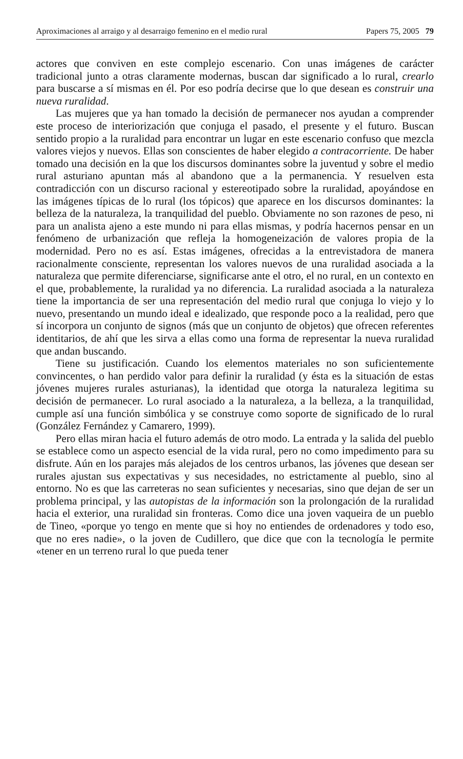Aproximaciones al arraigo y al desarraigo femenino en el medio rural Papers 75, 2005 79
actores que conviven en este complejo escenario. Con unas imágenes de carácter tradicional junto a otras claramente modernas, buscan dar significado a lo rural, crearlo para buscarse a sí mismas en él. Por eso podría decirse que lo que desean es construir una nueva ruralidad.
Las mujeres que ya han tomado la decisión de permanecer nos ayudan a comprender este proceso de interiorización que conjuga el pasado, el presente y el futuro. Buscan sentido propio a la ruralidad para encontrar un lugar en este escenario confuso que mezcla valores viejos y nuevos. Ellas son conscientes de haber elegido a contracorriente. De haber tomado una decisión en la que los discursos dominantes sobre la juventud y sobre el medio rural asturiano apuntan más al abandono que a la permanencia. Y resuelven esta contradicción con un discurso racional y estereotipado sobre la ruralidad, apoyándose en las imágenes típicas de lo rural (los tópicos) que aparece en los discursos dominantes: la belleza de la naturaleza, la tranquilidad del pueblo. Obviamente no son razones de peso, ni para un analista ajeno a este mundo ni para ellas mismas, y podría hacernos pensar en un fenómeno de urbanización que refleja la homogeneización de valores propia de la modernidad. Pero no es así. Estas imágenes, ofrecidas a la entrevistadora de manera racionalmente consciente, representan los valores nuevos de una ruralidad asociada a la naturaleza que permite diferenciarse, significarse ante el otro, el no rural, en un contexto en el que, probablemente, la ruralidad ya no diferencia. La ruralidad asociada a la naturaleza tiene la importancia de ser una representación del medio rural que conjuga lo viejo y lo nuevo, presentando un mundo ideal e idealizado, que responde poco a la realidad, pero que sí incorpora un conjunto de signos (más que un conjunto de objetos) que ofrecen referentes identitarios, de ahí que les sirva a ellas como una forma de representar la nueva ruralidad que andan buscando.
Tiene su justificación. Cuando los elementos materiales no son suficientemente convincentes, o han perdido valor para definir la ruralidad (y ésta es la situación de estas jóvenes mujeres rurales asturianas), la identidad que otorga la naturaleza legitima su decisión de permanecer. Lo rural asociado a la naturaleza, a la belleza, a la tranquilidad, cumple así una función simbólica y se construye como soporte de significado de lo rural (González Fernández y Camarero, 1999).
Pero ellas miran hacia el futuro además de otro modo. La entrada y la salida del pueblo se establece como un aspecto esencial de la vida rural, pero no como impedimento para su disfrute. Aún en los parajes más alejados de los centros urbanos, las jóvenes que desean ser rurales ajustan sus expectativas y sus necesidades, no estrictamente al pueblo, sino al entorno. No es que las carreteras no sean suficientes y necesarias, sino que dejan de ser un problema principal, y las autopistas de la información son la prolongación de la ruralidad hacia el exterior, una ruralidad sin fronteras. Como dice una joven vaqueira de un pueblo de Tineo, «porque yo tengo en mente que si hoy no entiendes de ordenadores y todo eso, que no eres nadie», o la joven de Cudillero, que dice que con la tecnología le permite «tener en un terreno rural lo que pueda tener